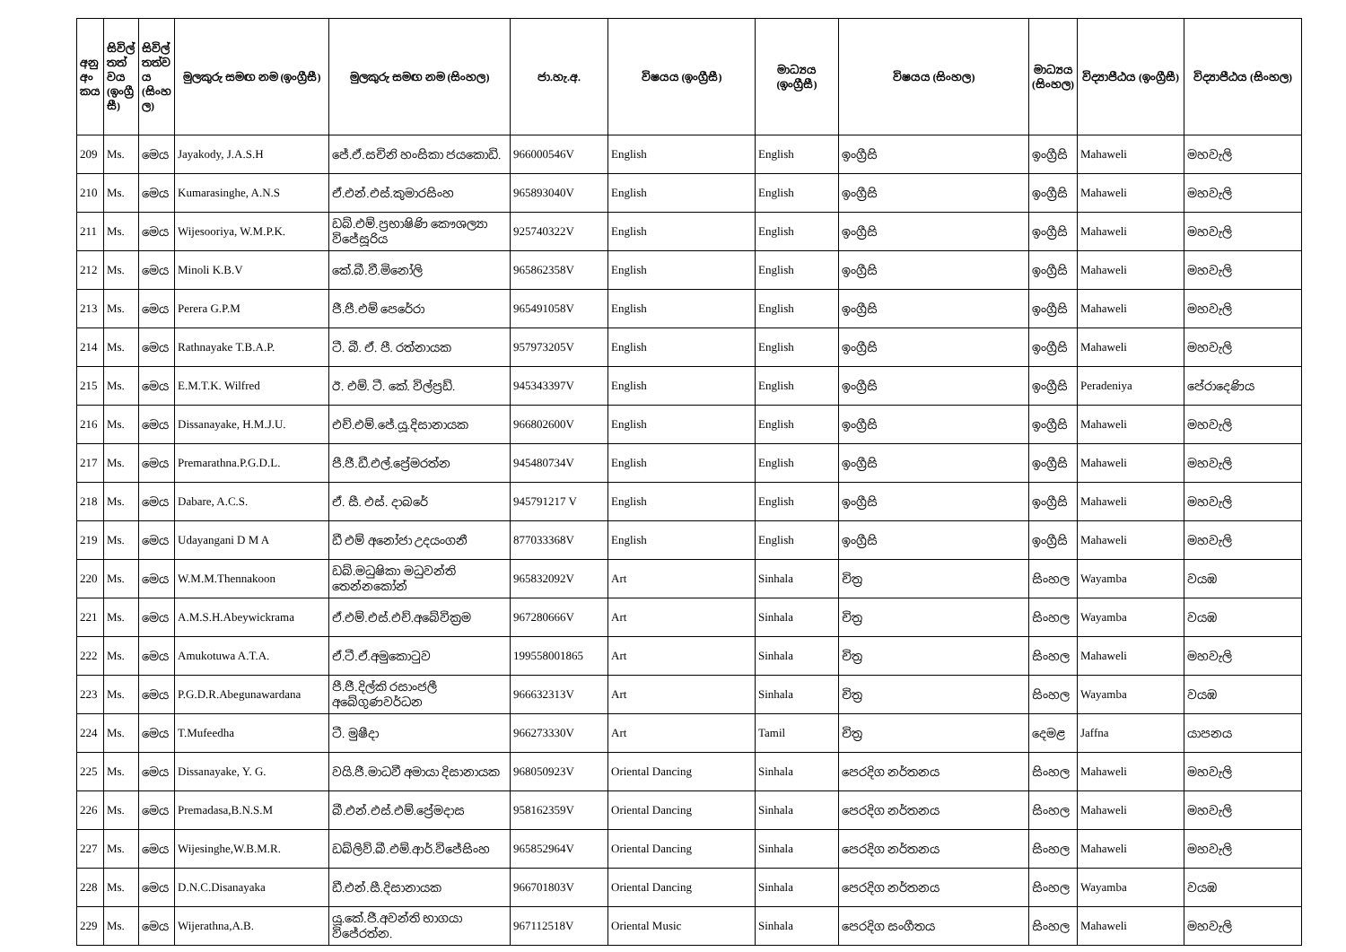| අනු අං කය | සිවිල් තත් වය (ඉංග්‍රී සී) | සිවිල් තත්ව ය (සිංහ ල) | මුලකුරු සමඟ නම (ඉංග්‍රීසී) | මුලකුරු සමඟ නම (සිංහල) | ජා.හැ.අ. | විෂයය (ඉංග්‍රීසී) | මාධ්‍යය (ඉංග්‍රීසී) | විෂයය (සිංහල) | මාධ්‍යය (සිංහල) | විද්‍යාපීඨය (ඉංග්‍රීසී) | විද්‍යාපීඨය (සිංහල) |
| --- | --- | --- | --- | --- | --- | --- | --- | --- | --- | --- | --- |
| 209 | Ms. | මෙය | Jayakody, J.A.S.H | ජේ.ඒ.සචිනි හංසිකා ජයකොඩි. | 966000546V | English | English | ඉංග්‍රීසි | ඉංග්‍රීසි | Mahaweli | මහවැලි |
| 210 | Ms. | මෙය | Kumarasinghe, A.N.S | ඒ.එන්.එස්.කුමාරසිංහ | 965893040V | English | English | ඉංග්‍රීසි | ඉංග්‍රීසි | Mahaweli | මහවැලි |
| 211 | Ms. | මෙය | Wijesooriya, W.M.P.K. | ඩබ්.එම්.ප්‍රභාෂිණි කෞශල්‍යා විජේසූරිය | 925740322V | English | English | ඉංග්‍රීසි | ඉංග්‍රීසි | Mahaweli | මහවැලි |
| 212 | Ms. | මෙය | Minoli K.B.V | කේ.බී.වී.මිනෝලි | 965862358V | English | English | ඉංග්‍රීසි | ඉංග්‍රීසි | Mahaweli | මහවැලි |
| 213 | Ms. | මෙය | Perera G.P.M | ජී.පී.එම් පෙරේරා | 965491058V | English | English | ඉංග්‍රීසි | ඉංග්‍රීසි | Mahaweli | මහවැලි |
| 214 | Ms. | මෙය | Rathnayake T.B.A.P. | ටී. බී. ඒ. පී. රත්නායක | 957973205V | English | English | ඉංග්‍රීසි | ඉංග්‍රීසි | Mahaweli | මහවැලි |
| 215 | Ms. | මෙය | E.M.T.K. Wilfred | ඊ. එම්. ටී. කේ. විල්ප්‍රඩ්. | 945343397V | English | English | ඉංග්‍රීසි | ඉංග්‍රීසි | Peradeniya | පේරාදෙණිය |
| 216 | Ms. | මෙය | Dissanayake, H.M.J.U. | එච්.එම්.ජේ.යූ.දිසානායක | 966802600V | English | English | ඉංග්‍රීසි | ඉංග්‍රීසි | Mahaweli | මහවැලි |
| 217 | Ms. | මෙය | Premarathna.P.G.D.L. | පී.ජී.ඩී.එල්.ප්‍රේමරත්න | 945480734V | English | English | ඉංග්‍රීසි | ඉංග්‍රීසි | Mahaweli | මහවැලි |
| 218 | Ms. | මෙය | Dabare, A.C.S. | ඒ. සී. එස්. දාබරේ | 945791217 V | English | English | ඉංග්‍රීසි | ඉංග්‍රීසි | Mahaweli | මහවැලි |
| 219 | Ms. | මෙය | Udayangani D M A | ඩී එම් අනෝජා උදයංගනී | 877033368V | English | English | ඉංග්‍රීසි | ඉංග්‍රීසි | Mahaweli | මහවැලි |
| 220 | Ms. | මෙය | W.M.M.Thennakoon | ඩබ්.මධුෂිකා මධුවන්ති තෙන්නකෝන් | 965832092V | Art | Sinhala | චිත්‍ර | සිංහල | Wayamba | වයඹ |
| 221 | Ms. | මෙය | A.M.S.H.Abeywickrama | ඒ.එම්.එස්.එච්.අබේවික්‍රම | 967280666V | Art | Sinhala | චිත්‍ර | සිංහල | Wayamba | වයඹ |
| 222 | Ms. | මෙය | Amukotuwa A.T.A. | ඒ.ටී.ඒ.අමුකොටුව | 199558001865 | Art | Sinhala | චිත්‍ර | සිංහල | Mahaweli | මහවැලි |
| 223 | Ms. | මෙය | P.G.D.R.Abegunawardana | පී.ජී.දිල්කි රසාංජලී අබේගුණවර්ධන | 966632313V | Art | Sinhala | චිත්‍ර | සිංහල | Wayamba | වයඹ |
| 224 | Ms. | මෙය | T.Mufeedha | ටී. මුෂීදා | 966273330V | Art | Tamil | චිත්‍ර | දෙමළ | Jaffna | යාපනය |
| 225 | Ms. | මෙය | Dissanayake, Y. G. | වයි.ජී.මාධවී අමායා දිසානායක | 968050923V | Oriental Dancing | Sinhala | පෙරදිග නර්තනය | සිංහල | Mahaweli | මහවැලි |
| 226 | Ms. | මෙය | Premadasa,B.N.S.M | බී.එන්.එස්.එම්.ප්‍රේමදාස | 958162359V | Oriental Dancing | Sinhala | පෙරදිග නර්තනය | සිංහල | Mahaweli | මහවැලි |
| 227 | Ms. | මෙය | Wijesinghe,W.B.M.R. | ඩබ්ලිව්.බී.එම්.ආර්.විජේසිංහ | 965852964V | Oriental Dancing | Sinhala | පෙරදිග නර්තනය | සිංහල | Mahaweli | මහවැලි |
| 228 | Ms. | මෙය | D.N.C.Disanayaka | ඩී.එන්.සී.දිසානායක | 966701803V | Oriental Dancing | Sinhala | පෙරදිග නර්තනය | සිංහල | Wayamba | වයඹ |
| 229 | Ms. | මෙය | Wijerathna,A.B. | යූ.කේ.ජී.අවන්ති භාගයා විජේරත්න. | 967112518V | Oriental Music | Sinhala | පෙරදිග සංගීතය | සිංහල | Mahaweli | මහවැලි |